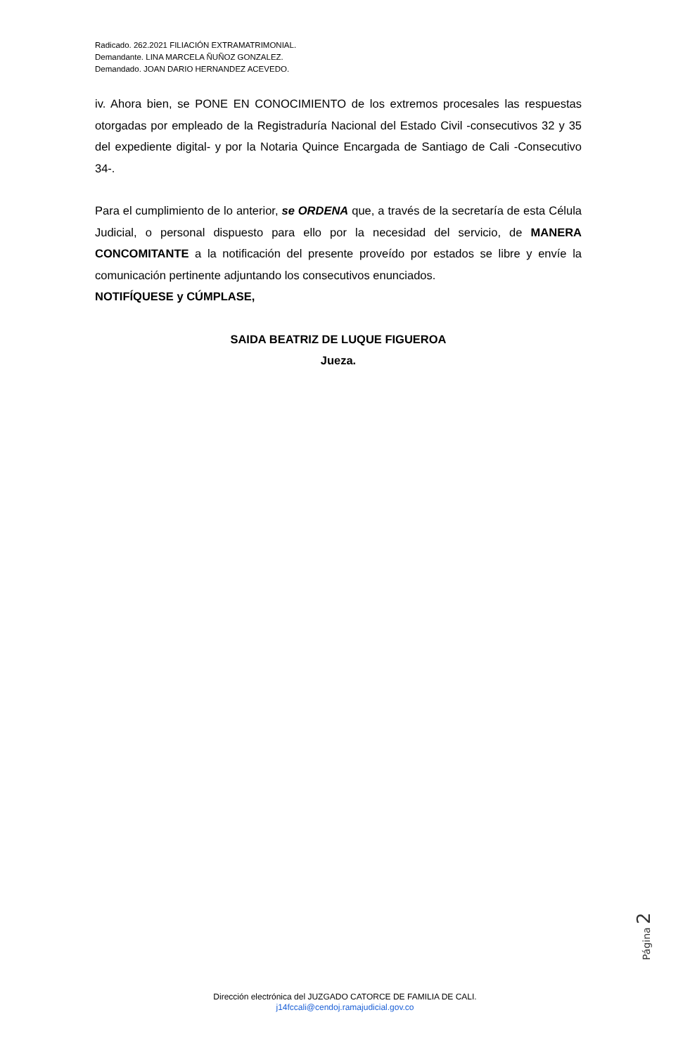Radicado. 262.2021 FILIACIÓN EXTRAMATRIMONIAL.
Demandante. LINA MARCELA ÑUÑOZ GONZALEZ.
Demandado. JOAN DARIO HERNANDEZ ACEVEDO.
iv. Ahora bien, se PONE EN CONOCIMIENTO de los extremos procesales las respuestas otorgadas por empleado de la Registraduría Nacional del Estado Civil -consecutivos 32 y 35 del expediente digital- y por la Notaria Quince Encargada de Santiago de Cali -Consecutivo 34-.
Para el cumplimiento de lo anterior, se ORDENA que, a través de la secretaría de esta Célula Judicial, o personal dispuesto para ello por la necesidad del servicio, de MANERA CONCOMITANTE a la notificación del presente proveído por estados se libre y envíe la comunicación pertinente adjuntando los consecutivos enunciados.
NOTIFÍQUESE y CÚMPLASE,
SAIDA BEATRIZ DE LUQUE FIGUEROA
Jueza.
Página 2
Dirección electrónica del JUZGADO CATORCE DE FAMILIA DE CALI.
j14fccali@cendoj.ramajudicial.gov.co